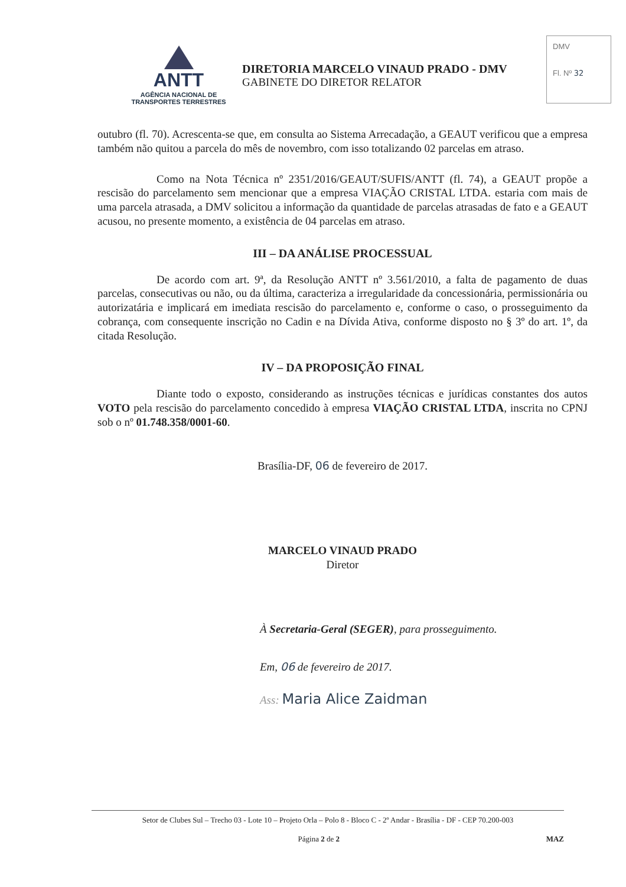ANTT
AGÊNCIA NACIONAL DE
TRANSPORTES TERRESTRES
DIRETORIA MARCELO VINAUD PRADO - DMV
GABINETE DO DIRETOR RELATOR
DMV
Fl. Nº 32
outubro (fl. 70). Acrescenta-se que, em consulta ao Sistema Arrecadação, a GEAUT verificou que a empresa também não quitou a parcela do mês de novembro, com isso totalizando 02 parcelas em atraso.
Como na Nota Técnica nº 2351/2016/GEAUT/SUFIS/ANTT (fl. 74), a GEAUT propõe a rescisão do parcelamento sem mencionar que a empresa VIAÇÃO CRISTAL LTDA. estaria com mais de uma parcela atrasada, a DMV solicitou a informação da quantidade de parcelas atrasadas de fato e a GEAUT acusou, no presente momento, a existência de 04 parcelas em atraso.
III – DA ANÁLISE PROCESSUAL
De acordo com art. 9ª, da Resolução ANTT nº 3.561/2010, a falta de pagamento de duas parcelas, consecutivas ou não, ou da última, caracteriza a irregularidade da concessionária, permissionária ou autorizatária e implicará em imediata rescisão do parcelamento e, conforme o caso, o prosseguimento da cobrança, com consequente inscrição no Cadin e na Dívida Ativa, conforme disposto no § 3º do art. 1º, da citada Resolução.
IV – DA PROPOSIÇÃO FINAL
Diante todo o exposto, considerando as instruções técnicas e jurídicas constantes dos autos VOTO pela rescisão do parcelamento concedido à empresa VIAÇÃO CRISTAL LTDA, inscrita no CPNJ sob o nº 01.748.358/0001-60.
Brasília-DF, 06 de fevereiro de 2017.
MARCELO VINAUD PRADO
Diretor
À Secretaria-Geral (SEGER), para prosseguimento.
Em, 06 de fevereiro de 2017.
Ass: Maria Alice Zaidman
Setor de Clubes Sul – Trecho 03 - Lote 10 – Projeto Orla – Polo 8 - Bloco C - 2º Andar - Brasília - DF - CEP 70.200-003
Página 2 de 2 MAZ